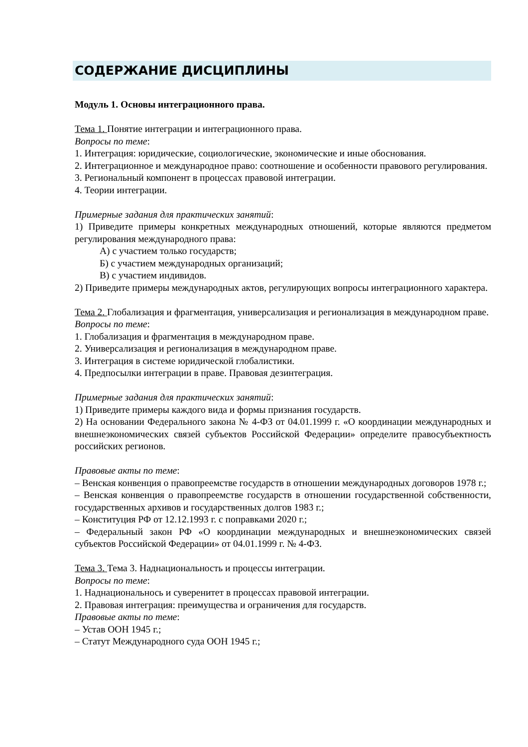СОДЕРЖАНИЕ ДИСЦИПЛИНЫ
Модуль 1. Основы интеграционного права.
Тема 1. Понятие интеграции и интеграционного права.
Вопросы по теме:
1. Интеграция: юридические, социологические, экономические и иные обоснования.
2. Интеграционное и международное право: соотношение и особенности правового регулирования.
3. Региональный компонент в процессах правовой интеграции.
4. Теории интеграции.
Примерные задания для практических занятий:
1) Приведите примеры конкретных международных отношений, которые являются предметом регулирования международного права:
А) с участием только государств;
Б) с участием международных организаций;
В) с участием индивидов.
2) Приведите примеры международных актов, регулирующих вопросы интеграционного характера.
Тема 2. Глобализация и фрагментация, универсализация и регионализация в международном праве.
Вопросы по теме:
1. Глобализация и фрагментация в международном праве.
2. Универсализация и регионализация в международном праве.
3. Интеграция в системе юридической глобалистики.
4. Предпосылки интеграции в праве. Правовая дезинтеграция.
Примерные задания для практических занятий:
1) Приведите примеры каждого вида и формы признания государств.
2) На основании Федерального закона № 4-ФЗ от 04.01.1999 г. «О координации международных и внешнеэкономических связей субъектов Российской Федерации» определите правосубъектность российских регионов.
Правовые акты по теме:
– Венская конвенция о правопреемстве государств в отношении международных договоров 1978 г.;
– Венская конвенция о правопреемстве государств в отношении государственной собственности, государственных архивов и государственных долгов 1983 г.;
– Конституция РФ от 12.12.1993 г. с поправками 2020 г.;
– Федеральный закон РФ «О координации международных и внешнеэкономических связей субъектов Российской Федерации» от 04.01.1999 г. № 4-ФЗ.
Тема 3. Тема 3. Наднациональность и процессы интеграции.
Вопросы по теме:
1. Наднациональнось и суверенитет в процессах правовой интеграции.
2. Правовая интеграция: преимущества и ограничения для государств.
Правовые акты по теме:
– Устав ООН 1945 г.;
– Статут Международного суда ООН 1945 г.;